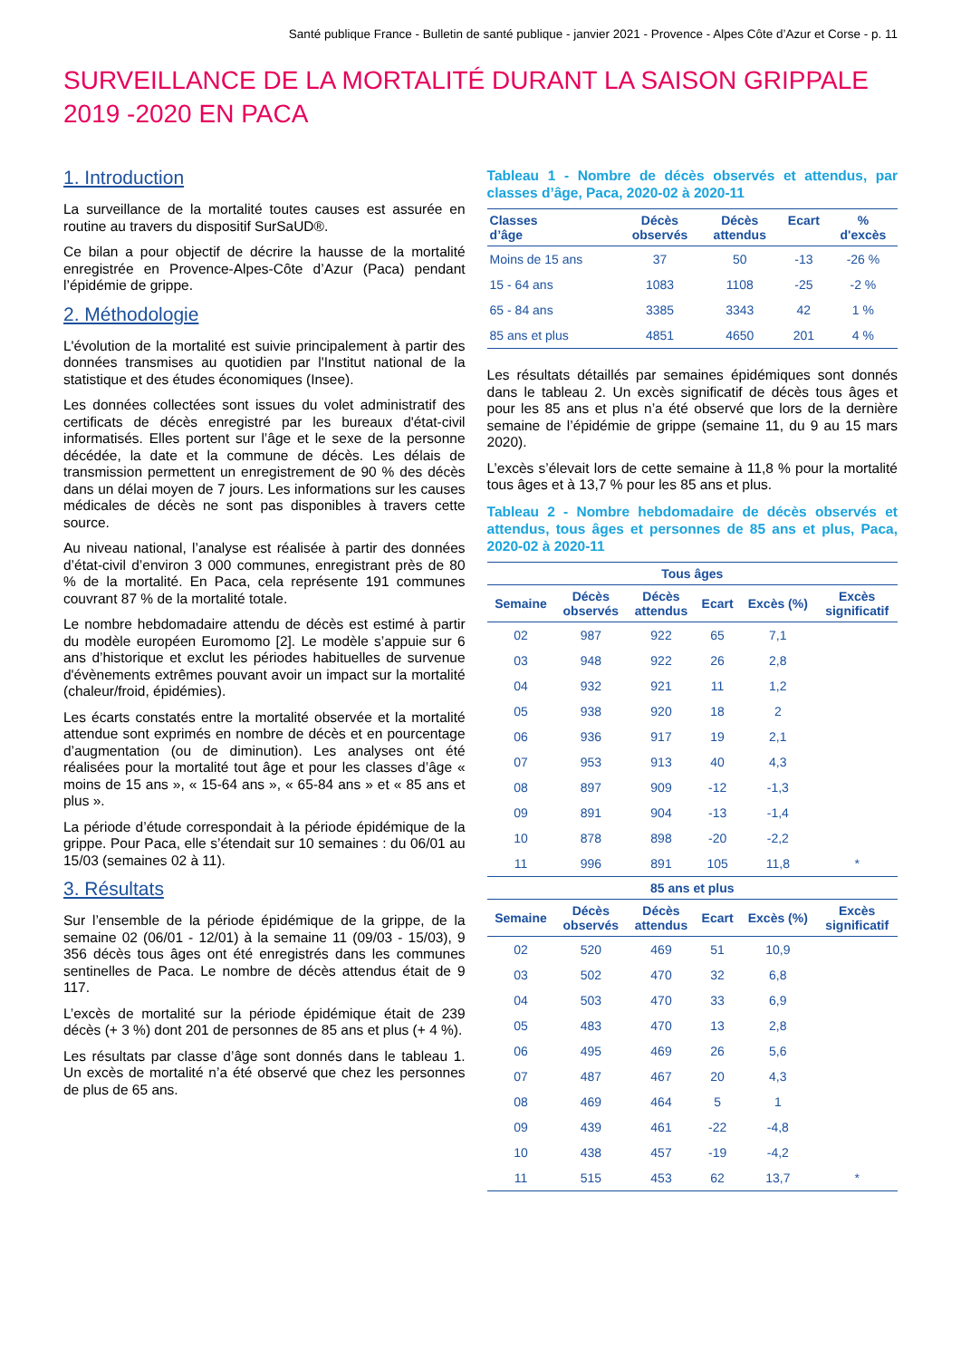Santé publique France - Bulletin de santé publique - janvier 2021 - Provence - Alpes Côte d’Azur et Corse - p. 11
SURVEILLANCE DE LA MORTALITÉ DURANT LA SAISON GRIPPALE 2019 -2020 EN PACA
1. Introduction
La surveillance de la mortalité toutes causes est assurée en routine au travers du dispositif SurSaUD®.
Ce bilan a pour objectif de décrire la hausse de la mortalité enregistrée en Provence-Alpes-Côte d’Azur (Paca) pendant l’épidémie de grippe.
2. Méthodologie
L'évolution de la mortalité est suivie principalement à partir des données transmises au quotidien par l'Institut national de la statistique et des études économiques (Insee).
Les données collectées sont issues du volet administratif des certificats de décès enregistré par les bureaux d'état-civil informatisés. Elles portent sur l’âge et le sexe de la personne décédée, la date et la commune de décès. Les délais de transmission permettent un enregistrement de 90 % des décès dans un délai moyen de 7 jours. Les informations sur les causes médicales de décès ne sont pas disponibles à travers cette source.
Au niveau national, l’analyse est réalisée à partir des données d’état-civil d’environ 3 000 communes, enregistrant près de 80 % de la mortalité. En Paca, cela représente 191 communes couvrant 87 % de la mortalité totale.
Le nombre hebdomadaire attendu de décès est estimé à partir du modèle européen Euromomo [2]. Le modèle s’appuie sur 6 ans d’historique et exclut les périodes habituelles de survenue d'évènements extrêmes pouvant avoir un impact sur la mortalité (chaleur/froid, épidémies).
Les écarts constatés entre la mortalité observée et la mortalité attendue sont exprimés en nombre de décès et en pourcentage d’augmentation (ou de diminution). Les analyses ont été réalisées pour la mortalité tout âge et pour les classes d’âge « moins de 15 ans », « 15-64 ans », « 65-84 ans » et « 85 ans et plus ».
La période d’étude correspondait à la période épidémique de la grippe. Pour Paca, elle s’étendait sur 10 semaines : du 06/01 au 15/03 (semaines 02 à 11).
3. Résultats
Sur l’ensemble de la période épidémique de la grippe, de la semaine 02 (06/01 - 12/01) à la semaine 11 (09/03 - 15/03), 9 356 décès tous âges ont été enregistrés dans les communes sentinelles de Paca. Le nombre de décès attendus était de 9 117.
L’excès de mortalité sur la période épidémique était de 239 décès (+ 3 %) dont 201 de personnes de 85 ans et plus (+ 4 %).
Les résultats par classe d’âge sont donnés dans le tableau 1. Un excès de mortalité n’a été observé que chez les personnes de plus de 65 ans.
Tableau 1 - Nombre de décès observés et attendus, par classes d’âge, Paca, 2020-02 à 2020-11
| Classes d’âge | Décès observés | Décès attendus | Ecart | % d'excès |
| --- | --- | --- | --- | --- |
| Moins de 15 ans | 37 | 50 | -13 | -26 % |
| 15 - 64 ans | 1083 | 1108 | -25 | -2 % |
| 65 - 84 ans | 3385 | 3343 | 42 | 1 % |
| 85 ans et plus | 4851 | 4650 | 201 | 4 % |
Les résultats détaillés par semaines épidémiques sont donnés dans le tableau 2. Un excès significatif de décès tous âges et pour les 85 ans et plus n’a été observé que lors de la dernière semaine de l’épidémie de grippe (semaine 11, du 9 au 15 mars 2020).
L’excès s’élevait lors de cette semaine à 11,8 % pour la mortalité tous âges et à 13,7 % pour les 85 ans et plus.
Tableau 2 - Nombre hebdomadaire de décès observés et attendus, tous âges et personnes de 85 ans et plus, Paca, 2020-02 à 2020-11
| Tous âges | | | | | |
| --- | --- | --- | --- | --- | --- |
| Semaine | Décès observés | Décès attendus | Ecart | Excès (%) | Excès significatif |
| 02 | 987 | 922 | 65 | 7,1 | |
| 03 | 948 | 922 | 26 | 2,8 | |
| 04 | 932 | 921 | 11 | 1,2 | |
| 05 | 938 | 920 | 18 | 2 | |
| 06 | 936 | 917 | 19 | 2,1 | |
| 07 | 953 | 913 | 40 | 4,3 | |
| 08 | 897 | 909 | -12 | -1,3 | |
| 09 | 891 | 904 | -13 | -1,4 | |
| 10 | 878 | 898 | -20 | -2,2 | |
| 11 | 996 | 891 | 105 | 11,8 | * |
| 85 ans et plus | | | | | |
| Semaine | Décès observés | Décès attendus | Ecart | Excès (%) | Excès significatif |
| 02 | 520 | 469 | 51 | 10,9 | |
| 03 | 502 | 470 | 32 | 6,8 | |
| 04 | 503 | 470 | 33 | 6,9 | |
| 05 | 483 | 470 | 13 | 2,8 | |
| 06 | 495 | 469 | 26 | 5,6 | |
| 07 | 487 | 467 | 20 | 4,3 | |
| 08 | 469 | 464 | 5 | 1 | |
| 09 | 439 | 461 | -22 | -4,8 | |
| 10 | 438 | 457 | -19 | -4,2 | |
| 11 | 515 | 453 | 62 | 13,7 | * |